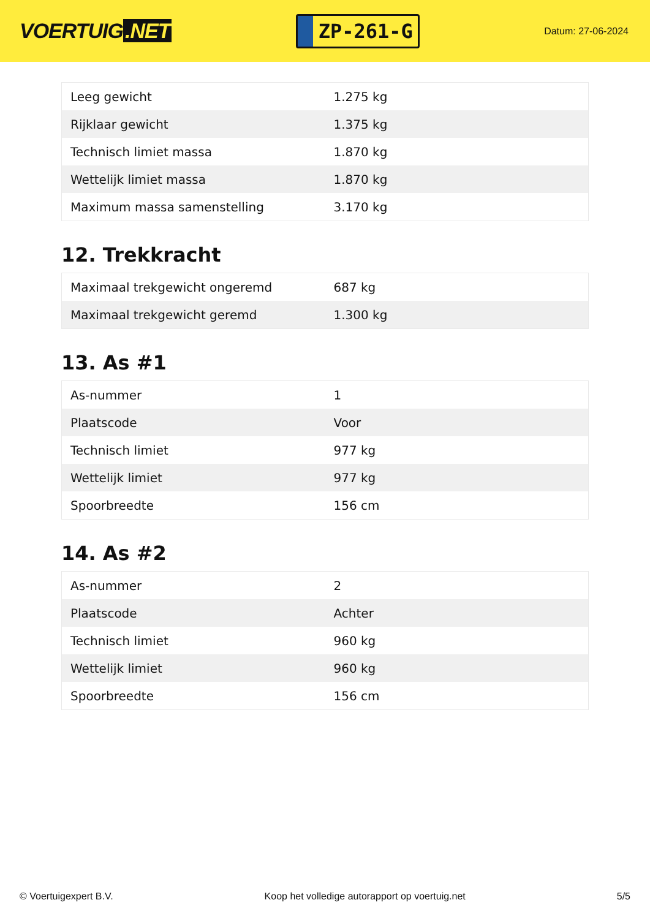VOERTUIG.NET
ZP-261-G
Datum: 27-06-2024
| Leeg gewicht | 1.275 kg |
| Rijklaar gewicht | 1.375 kg |
| Technisch limiet massa | 1.870 kg |
| Wettelijk limiet massa | 1.870 kg |
| Maximum massa samenstelling | 3.170 kg |
12. Trekkracht
| Maximaal trekgewicht ongeremd | 687 kg |
| Maximaal trekgewicht geremd | 1.300 kg |
13. As #1
| As-nummer | 1 |
| Plaatscode | Voor |
| Technisch limiet | 977 kg |
| Wettelijk limiet | 977 kg |
| Spoorbreedte | 156 cm |
14. As #2
| As-nummer | 2 |
| Plaatscode | Achter |
| Technisch limiet | 960 kg |
| Wettelijk limiet | 960 kg |
| Spoorbreedte | 156 cm |
© Voertuigexpert B.V. Koop het volledige autorapport op voertuig.net 5/5